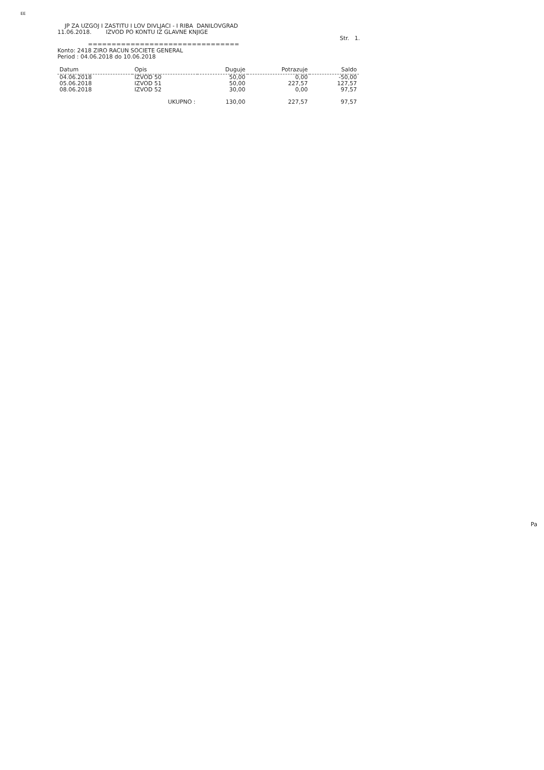EE
JP ZA UZGOJ I ZASTITU I LOV DIVLJACI - I RIBA DANILOVGRAD
11.06.2018. IZVOD PO KONTU IZ GLAVNE KNJIGE
Str. 1.
================================
Konto: 2418 ZIRO RACUN SOCIETE GENERAL
Period : 04.06.2018 do 10.06.2018
| Datum | Opis | Duguje | Potrazuje | Saldo |
| --- | --- | --- | --- | --- |
| 04.06.2018 | IZVOD 50 | 50,00 | 0,00 | -50,00 |
| 05.06.2018 | IZVOD 51 | 50,00 | 227,57 | 127,57 |
| 08.06.2018 | IZVOD 52 | 30,00 | 0,00 | 97,57 |
| | UKUPNO : | 130,00 | 227,57 | 97,57 |
Pa